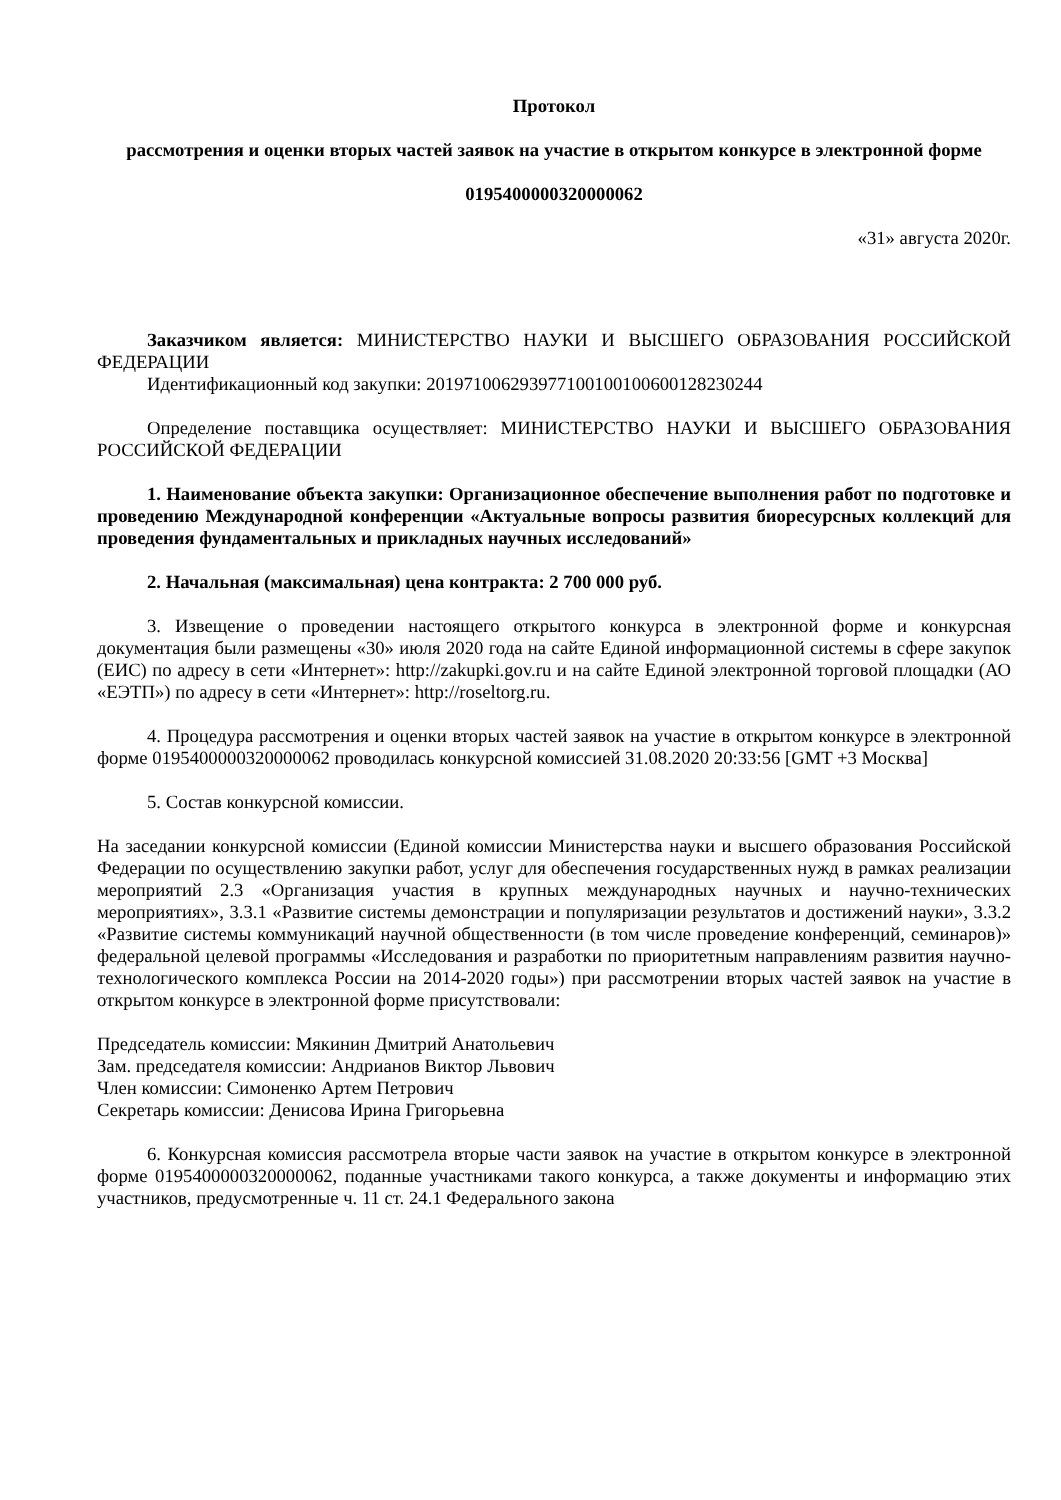Протокол
рассмотрения и оценки вторых частей заявок на участие в открытом конкурсе в электронной форме
0195400000320000062
«31» августа 2020г.
Заказчиком является: МИНИСТЕРСТВО НАУКИ И ВЫСШЕГО ОБРАЗОВАНИЯ РОССИЙСКОЙ ФЕДЕРАЦИИ
Идентификационный код закупки: 201971006293977100100100600128230244
Определение поставщика осуществляет: МИНИСТЕРСТВО НАУКИ И ВЫСШЕГО ОБРАЗОВАНИЯ РОССИЙСКОЙ ФЕДЕРАЦИИ
1. Наименование объекта закупки: Организационное обеспечение выполнения работ по подготовке и проведению Международной конференции «Актуальные вопросы развития биоресурсных коллекций для проведения фундаментальных и прикладных научных исследований»
2. Начальная (максимальная) цена контракта: 2 700 000 руб.
3. Извещение о проведении настоящего открытого конкурса в электронной форме и конкурсная документация были размещены «30» июля 2020 года на сайте Единой информационной системы в сфере закупок (ЕИС) по адресу в сети «Интернет»: http://zakupki.gov.ru и на сайте Единой электронной торговой площадки (АО «ЕЭТП») по адресу в сети «Интернет»: http://roseltorg.ru.
4. Процедура рассмотрения и оценки вторых частей заявок на участие в открытом конкурсе в электронной форме 0195400000320000062 проводилась конкурсной комиссией 31.08.2020 20:33:56 [GMT +3 Москва]
5. Состав конкурсной комиссии.
На заседании конкурсной комиссии (Единой комиссии Министерства науки и высшего образования Российской Федерации по осуществлению закупки работ, услуг для обеспечения государственных нужд в рамках реализации мероприятий 2.3 «Организация участия в крупных международных научных и научно-технических мероприятиях», 3.3.1 «Развитие системы демонстрации и популяризации результатов и достижений науки», 3.3.2 «Развитие системы коммуникаций научной общественности (в том числе проведение конференций, семинаров)» федеральной целевой программы «Исследования и разработки по приоритетным направлениям развития научно-технологического комплекса России на 2014-2020 годы») при рассмотрении вторых частей заявок на участие в открытом конкурсе в электронной форме присутствовали:
Председатель комиссии: Мякинин Дмитрий Анатольевич
Зам. председателя комиссии: Андрианов Виктор Львович
Член комиссии: Симоненко Артем Петрович
Секретарь комиссии: Денисова Ирина Григорьевна
6. Конкурсная комиссия рассмотрела вторые части заявок на участие в открытом конкурсе в электронной форме 0195400000320000062, поданные участниками такого конкурса, а также документы и информацию этих участников, предусмотренные ч. 11 ст. 24.1 Федерального закона